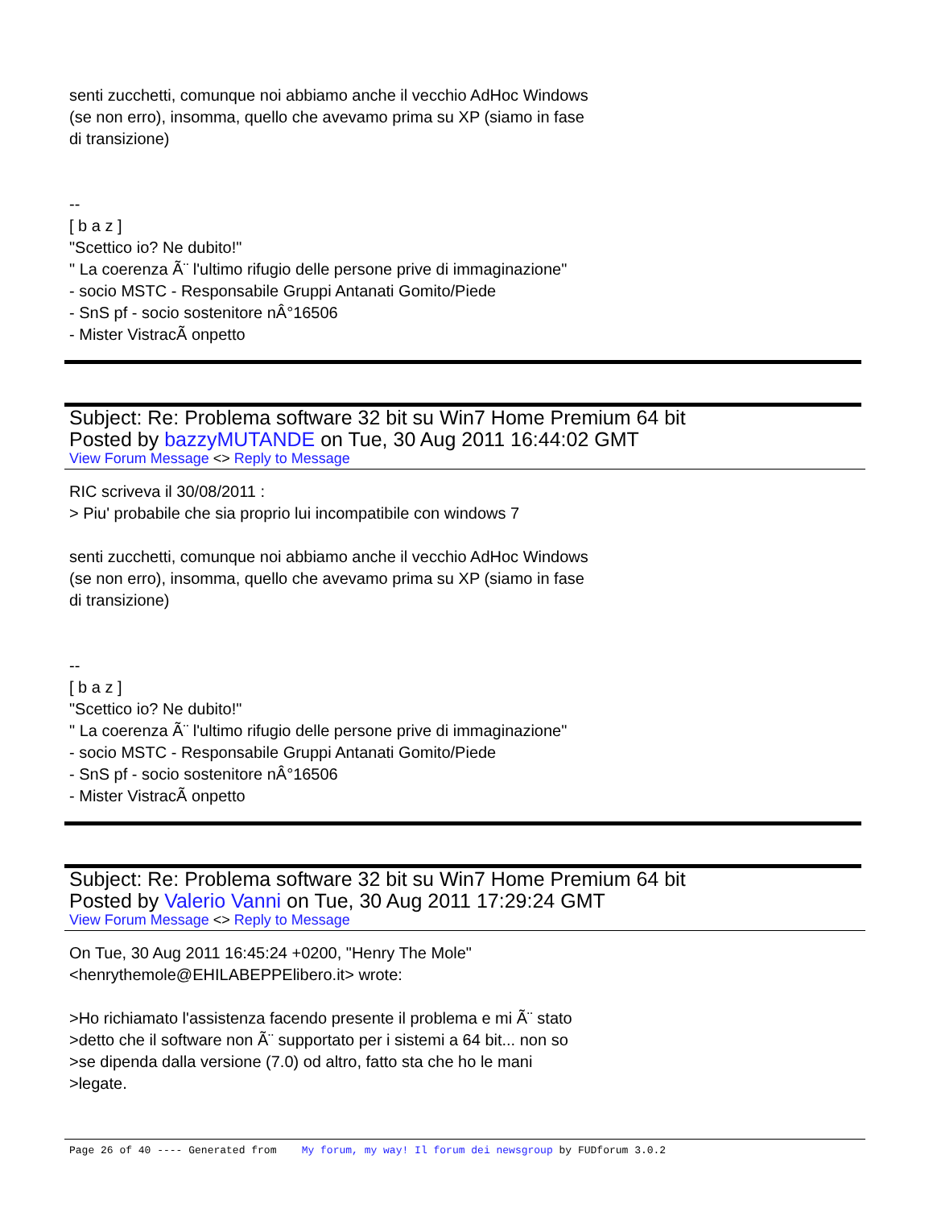senti zucchetti, comunque noi abbiamo anche il vecchio AdHoc Windows
(se non erro), insomma, quello che avevamo prima su XP (siamo in fase
di transizione)
--
[ b a z ]
"Scettico io? Ne dubito!"
" La coerenza Ã¨ l'ultimo rifugio delle persone prive di immaginazione"
- socio MSTC - Responsabile Gruppi Antanati Gomito/Piede
- SnS pf - socio sostenitore nÂ°16506
- Mister VistracÃ onpetto
Subject: Re: Problema software 32 bit su Win7 Home Premium 64 bit
Posted by bazzyMUTANDE on Tue, 30 Aug 2011 16:44:02 GMT
View Forum Message <> Reply to Message
RIC scriveva il 30/08/2011 :
> Piu' probabile che sia proprio lui incompatibile con windows 7
senti zucchetti, comunque noi abbiamo anche il vecchio AdHoc Windows
(se non erro), insomma, quello che avevamo prima su XP (siamo in fase
di transizione)
--
[ b a z ]
"Scettico io? Ne dubito!"
" La coerenza Ã¨ l'ultimo rifugio delle persone prive di immaginazione"
- socio MSTC - Responsabile Gruppi Antanati Gomito/Piede
- SnS pf - socio sostenitore nÂ°16506
- Mister VistracÃ onpetto
Subject: Re: Problema software 32 bit su Win7 Home Premium 64 bit
Posted by Valerio Vanni on Tue, 30 Aug 2011 17:29:24 GMT
View Forum Message <> Reply to Message
On Tue, 30 Aug 2011 16:45:24 +0200, "Henry The Mole"
<henrythemole@EHILABEPPElibero.it> wrote:
>Ho richiamato l'assistenza facendo presente il problema e mi Ã¨ stato
>detto che il software non Ã¨ supportato per i sistemi a 64 bit... non so
>se dipenda dalla versione (7.0) od altro, fatto sta che ho le mani
>legate.
Page 26 of 40 ---- Generated from My forum, my way! Il forum dei newsgroup by FUDforum 3.0.2